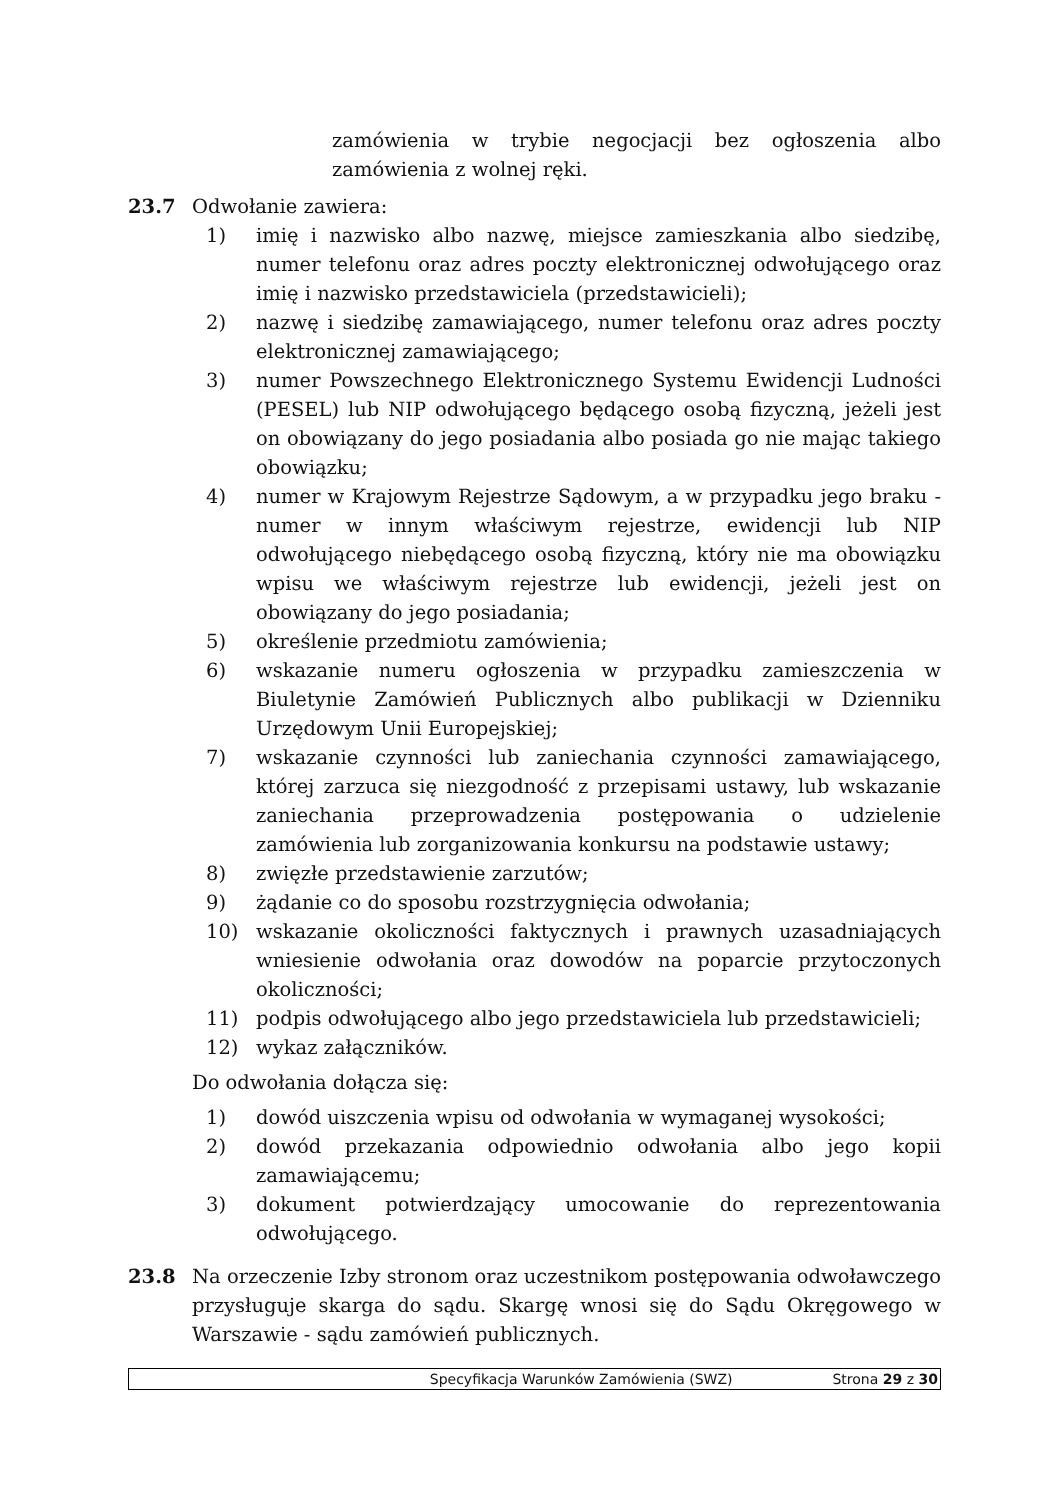zamówienia w trybie negocjacji bez ogłoszenia albo zamówienia z wolnej ręki.
23.7 Odwołanie zawiera:
1) imię i nazwisko albo nazwę, miejsce zamieszkania albo siedzibę, numer telefonu oraz adres poczty elektronicznej odwołującego oraz imię i nazwisko przedstawiciela (przedstawicieli);
2) nazwę i siedzibę zamawiającego, numer telefonu oraz adres poczty elektronicznej zamawiającego;
3) numer Powszechnego Elektronicznego Systemu Ewidencji Ludności (PESEL) lub NIP odwołującego będącego osobą fizyczną, jeżeli jest on obowiązany do jego posiadania albo posiada go nie mając takiego obowiązku;
4) numer w Krajowym Rejestrze Sądowym, a w przypadku jego braku - numer w innym właściwym rejestrze, ewidencji lub NIP odwołującego niebędącego osobą fizyczną, który nie ma obowiązku wpisu we właściwym rejestrze lub ewidencji, jeżeli jest on obowiązany do jego posiadania;
5) określenie przedmiotu zamówienia;
6) wskazanie numeru ogłoszenia w przypadku zamieszczenia w Biuletynie Zamówień Publicznych albo publikacji w Dzienniku Urzędowym Unii Europejskiej;
7) wskazanie czynności lub zaniechania czynności zamawiającego, której zarzuca się niezgodność z przepisami ustawy, lub wskazanie zaniechania przeprowadzenia postępowania o udzielenie zamówienia lub zorganizowania konkursu na podstawie ustawy;
8) zwięzłe przedstawienie zarzutów;
9) żądanie co do sposobu rozstrzygnięcia odwołania;
10) wskazanie okoliczności faktycznych i prawnych uzasadniających wniesienie odwołania oraz dowodów na poparcie przytoczonych okoliczności;
11) podpis odwołującego albo jego przedstawiciela lub przedstawicieli;
12) wykaz załączników.
Do odwołania dołącza się:
1) dowód uiszczenia wpisu od odwołania w wymaganej wysokości;
2) dowód przekazania odpowiednio odwołania albo jego kopii zamawiającemu;
3) dokument potwierdzający umocowanie do reprezentowania odwołującego.
23.8 Na orzeczenie Izby stronom oraz uczestnikom postępowania odwoławczego przysługuje skarga do sądu. Skargę wnosi się do Sądu Okręgowego w Warszawie - sądu zamówień publicznych.
Specyfikacja Warunków Zamówienia (SWZ) Strona 29 z 30